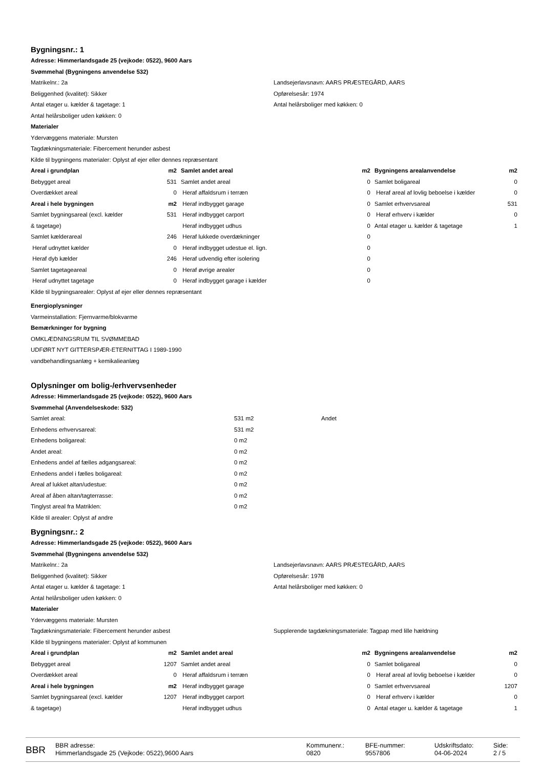Bygningsnr.: 1
Adresse: Himmerlandsgade 25 (vejkode: 0522), 9600 Aars
Svømmehal (Bygningens anvendelse 532)
Matrikelnr.: 2a
Beliggenhed (kvalitet): Sikker
Antal etager u. kælder & tagetage: 1
Antal helårsboliger uden køkken: 0
Landsejerlavsnavn: AARS PRÆSTEGÅRD, AARS
Opførelsesår: 1974
Antal helårsboliger med køkken: 0
Materialer
Ydervæggens materiale: Mursten
Tagdækningsmateriale: Fibercement herunder asbest
Kilde til bygningens materialer: Oplyst af ejer eller dennes repræsentant
| Areal i grundplan | m2 | Samlet andet areal | m2 | Bygningens arealanvendelse | m2 |
| --- | --- | --- | --- | --- | --- |
| Bebygget areal | 531 | Samlet andet areal | 0 | Samlet boligareal | 0 |
| Overdækket areal | 0 | Heraf affaldsrum i terræn | 0 | Heraf areal af lovlig beboelse i kælder | 0 |
| Areal i hele bygningen | m2 | Heraf indbygget garage | 0 | Samlet erhvervsareal | 531 |
| Samlet bygningsareal (excl. kælder | 531 | Heraf indbygget carport | 0 | Heraf erhverv i kælder | 0 |
| & tagetage) | | Heraf indbygget udhus | 0 | Antal etager u. kælder & tagetage | 1 |
| Samlet kælderareal | 246 | Heraf lukkede overdækninger | 0 | | |
| Heraf udnyttet kælder | 0 | Heraf indbygget udestue el. lign. | 0 | | |
| Heraf dyb kælder | 246 | Heraf udvendig efter isolering | 0 | | |
| Samlet tagetageareal | 0 | Heraf øvrige arealer | 0 | | |
| Heraf udnyttet tagetage | 0 | Heraf indbygget garage i kælder | 0 | | |
Kilde til bygningsarealer: Oplyst af ejer eller dennes repræsentant
Energioplysninger
Varmeinstallation: Fjernvarme/blokvarme
Bemærkninger for bygning
OMKLÆDNINGSRUM TIL SVØMMEBAD
UDFØRT NYT GITTERSPÆR-ETERNITTAG I 1989-1990
vandbehandlingsanlæg + kemikalieanlæg
Oplysninger om bolig-/erhvervsenheder
Adresse: Himmerlandsgade 25 (vejkode: 0522), 9600 Aars
Svømmehal (Anvendelseskode: 532)
| Samlet areal: | 531 m2 | Andet |
| Enhedens erhvervsareal: | 531 m2 | |
| Enhedens boligareal: | 0 m2 | |
| Andet areal: | 0 m2 | |
| Enhedens andel af fælles adgangsareal: | 0 m2 | |
| Enhedens andel i fælles boligareal: | 0 m2 | |
| Areal af lukket altan/udestue: | 0 m2 | |
| Areal af åben altan/tagterrasse: | 0 m2 | |
| Tinglyst areal fra Matriklen: | 0 m2 | |
Kilde til arealer: Oplyst af andre
Bygningsnr.: 2
Adresse: Himmerlandsgade 25 (vejkode: 0522), 9600 Aars
Svømmehal (Bygningens anvendelse 532)
Matrikelnr.: 2a
Beliggenhed (kvalitet): Sikker
Antal etager u. kælder & tagetage: 1
Antal helårsboliger uden køkken: 0
Landsejerlavsnavn: AARS PRÆSTEGÅRD, AARS
Opførelsesår: 1978
Antal helårsboliger med køkken: 0
Materialer
Ydervæggens materiale: Mursten
Tagdækningsmateriale: Fibercement herunder asbest
Supplerende tagdækningsmateriale: Tagpap med lille hældning
Kilde til bygningens materialer: Oplyst af kommunen
| Areal i grundplan | m2 | Samlet andet areal | m2 | Bygningens arealanvendelse | m2 |
| --- | --- | --- | --- | --- | --- |
| Bebygget areal | 1207 | Samlet andet areal | 0 | Samlet boligareal | 0 |
| Overdækket areal | 0 | Heraf affaldsrum i terræn | 0 | Heraf areal af lovlig beboelse i kælder | 0 |
| Areal i hele bygningen | m2 | Heraf indbygget garage | 0 | Samlet erhvervsareal | 1207 |
| Samlet bygningsareal (excl. kælder | 1207 | Heraf indbygget carport | 0 | Heraf erhverv i kælder | 0 |
| & tagetage) | | Heraf indbygget udhus | 0 | Antal etager u. kælder & tagetage | 1 |
BBR
BBR adresse:
Himmerlandsgade 25 (Vejkode: 0522),9600 Aars
Kommunenr.:
0820
BFE-nummer:
9557806
Udskriftsdato:
04-06-2024
Side:
2 / 5